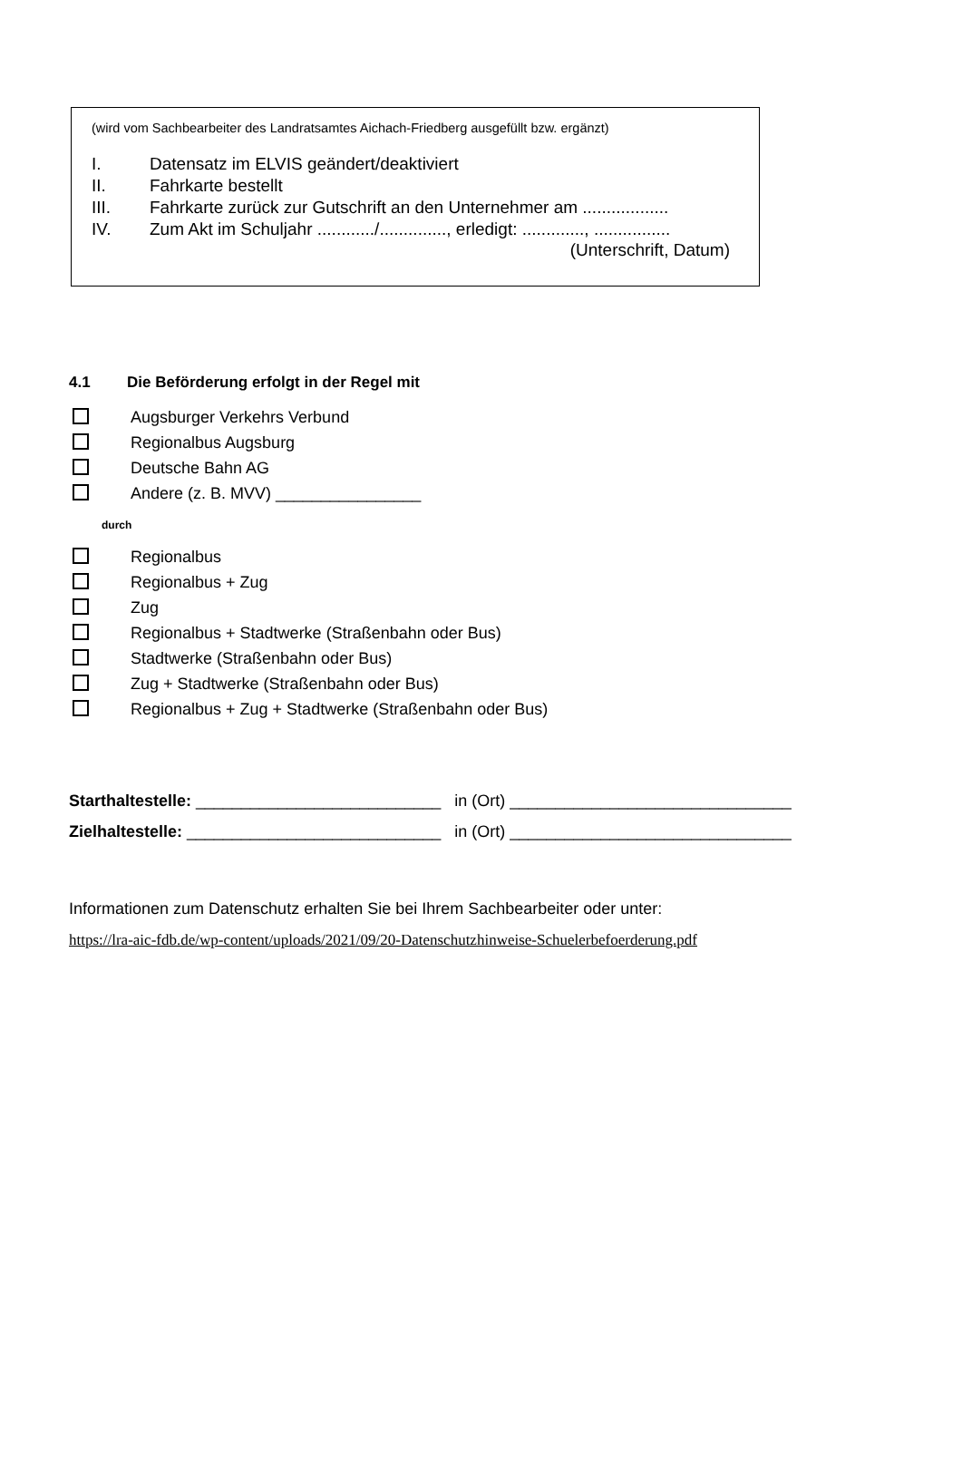(wird vom Sachbearbeiter des Landratsamtes Aichach-Friedberg ausgefüllt bzw. ergänzt)
I. Datensatz im ELVIS geändert/deaktiviert
II. Fahrkarte bestellt
III. Fahrkarte zurück zur Gutschrift an den Unternehmer am ..................
IV. Zum Akt im Schuljahr ............/.............., erledigt: ............., ................
(Unterschrift, Datum)
4.1 Die Beförderung erfolgt in der Regel mit
Augsburger Verkehrs Verbund
Regionalbus Augsburg
Deutsche Bahn AG
Andere (z. B. MVV) ________________
durch
Regionalbus
Regionalbus + Zug
Zug
Regionalbus + Stadtwerke (Straßenbahn oder Bus)
Stadtwerke (Straßenbahn oder Bus)
Zug + Stadtwerke (Straßenbahn oder Bus)
Regionalbus + Zug + Stadtwerke (Straßenbahn oder Bus)
Starthaltestelle: ___________________________ in (Ort) _______________________________
Zielhaltestelle: ____________________________ in (Ort) _______________________________
Informationen zum Datenschutz erhalten Sie bei Ihrem Sachbearbeiter oder unter:
https://lra-aic-fdb.de/wp-content/uploads/2021/09/20-Datenschutzhinweise-Schuelerbefoerderung.pdf